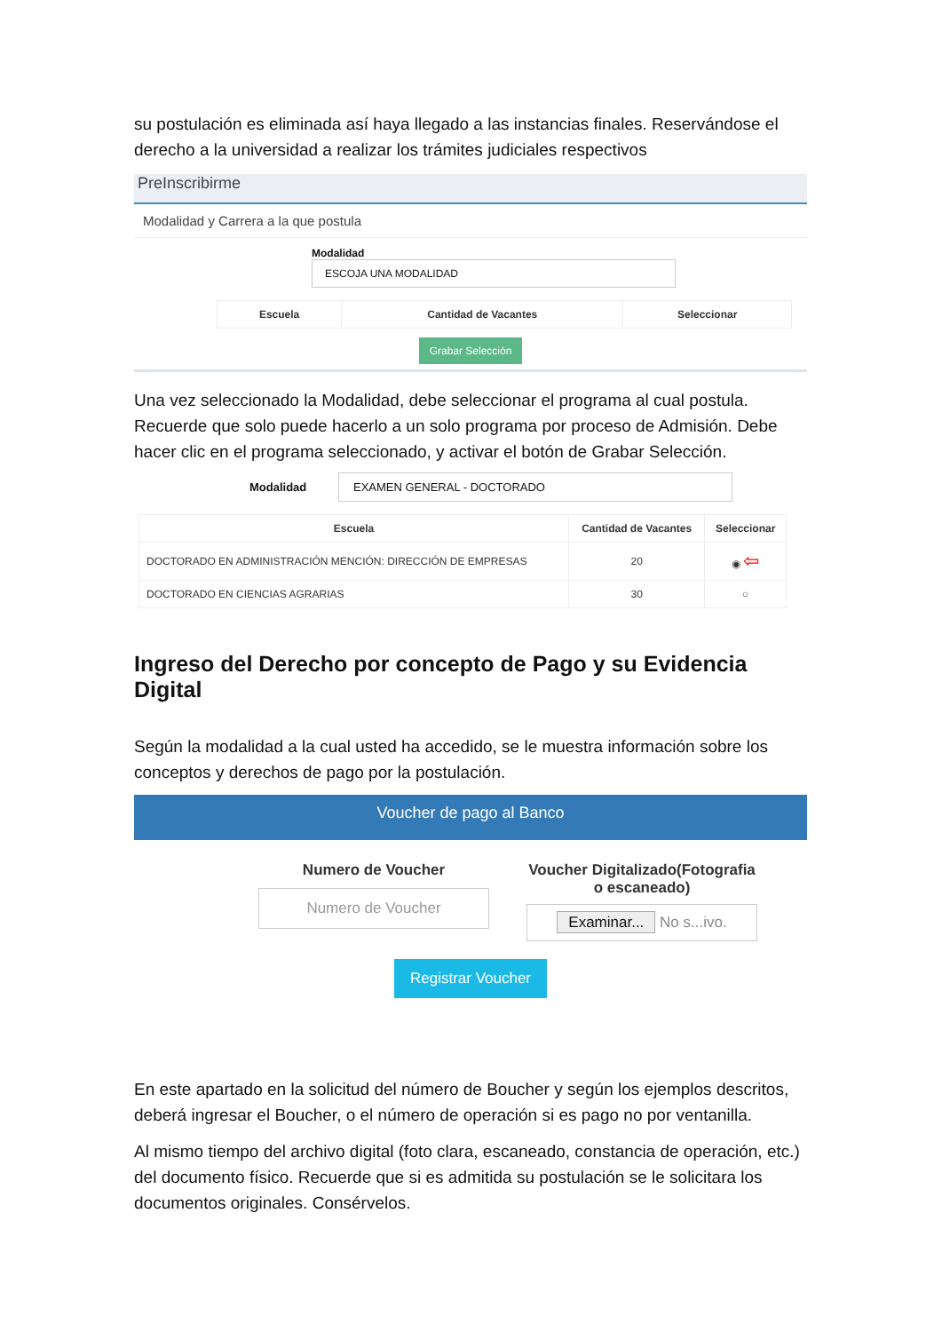su postulación es eliminada así haya llegado a las instancias finales. Reservándose el derecho a la universidad a realizar los trámites judiciales respectivos
PreInscribirme
Modalidad y Carrera a la que postula
Modalidad ESCOJA UNA MODALIDAD
| Escuela | Cantidad de Vacantes | Seleccionar |
| --- | --- | --- |
Grabar Selección
Una vez seleccionado la Modalidad, debe seleccionar el programa al cual postula. Recuerde que solo puede hacerlo a un solo programa por proceso de Admisión. Debe hacer clic en el programa seleccionado, y activar el botón de Grabar Selección.
Modalidad EXAMEN GENERAL - DOCTORADO
| Escuela | Cantidad de Vacantes | Seleccionar |
| --- | --- | --- |
| DOCTORADO EN ADMINISTRACIÓN MENCIÓN: DIRECCIÓN DE EMPRESAS | 20 | ◉ ⇦ |
| DOCTORADO EN CIENCIAS AGRARIAS | 30 | ○ |
Ingreso del Derecho por concepto de Pago y su Evidencia Digital
Según la modalidad a la cual usted ha accedido, se le muestra información sobre los conceptos y derechos de pago por la postulación.
Voucher de pago al Banco
Numero de Voucher
Numero de Voucher
Voucher Digitalizado(Fotografia o escaneado)
Examinar... No s...ivo.
Registrar Voucher
En este apartado en la solicitud del número de Boucher y según los ejemplos descritos, deberá ingresar el Boucher, o el número de operación si es pago no por ventanilla.
Al mismo tiempo del archivo digital (foto clara, escaneado, constancia de operación, etc.) del documento físico. Recuerde que si es admitida su postulación se le solicitara los documentos originales. Consérvelos.